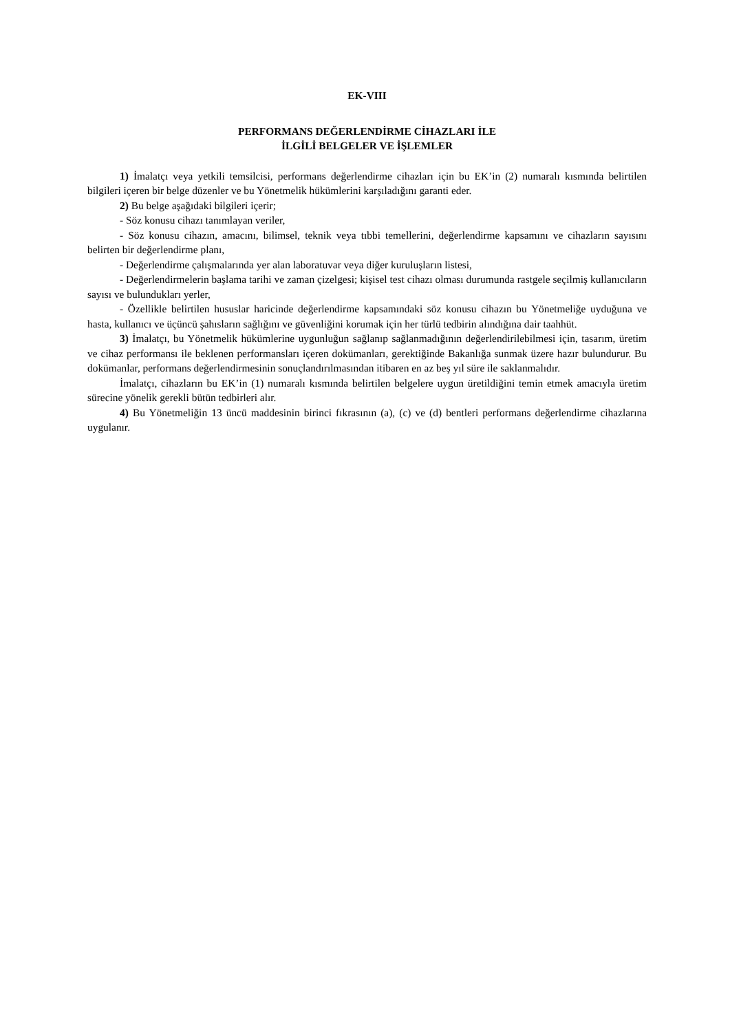EK-VIII
PERFORMANS DEĞERLENDİRME CİHAZLARI İLE
İLGİLİ BELGELER VE İŞLEMLER
1) İmalatçı veya yetkili temsilcisi, performans değerlendirme cihazları için bu EK’in (2) numaralı kısmında belirtilen bilgileri içeren bir belge düzenler ve bu Yönetmelik hükümlerini karşıladığını garanti eder.
2) Bu belge aşağıdaki bilgileri içerir;
- Söz konusu cihazı tanımlayan veriler,
- Söz konusu cihazın, amacını, bilimsel, teknik veya tıbbi temellerini, değerlendirme kapsamını ve cihazların sayısını belirten bir değerlendirme planı,
- Değerlendirme çalışmalarında yer alan laboratuvar veya diğer kuruluşların listesi,
- Değerlendirmelerin başlama tarihi ve zaman çizelgesi; kişisel test cihazı olması durumunda rastgele seçilmiş kullanıcıların sayısı ve bulundukları yerler,
- Özellikle belirtilen hususlar haricinde değerlendirme kapsamındaki söz konusu cihazın bu Yönetmeliğe uyduğuna ve hasta, kullanıcı ve üçüncü şahısların sağlığını ve güvenliğini korumak için her türlü tedbirin alındığına dair taahhüt.
3) İmalatçı, bu Yönetmelik hükümlerine uygunluğun sağlanıp sağlanmadığının değerlendirilebilmesi için, tasarım, üretim ve cihaz performansı ile beklenen performansları içeren dokümanları, gerektiğinde Bakanlığa sunmak üzere hazır bulundurur. Bu dokümanlar, performans değerlendirmesinin sonuçlandırılmasından itibaren en az beş yıl süre ile saklanmalıdır.
İmalatçı, cihazların bu EK’in (1) numaralı kısmında belirtilen belgelere uygun üretildiğini temin etmek amacıyla üretim sürecine yönelik gerekli bütün tedbirleri alır.
4) Bu Yönetmeliğin 13 üncü maddesinin birinci fıkrasının (a), (c) ve (d) bentleri performans değerlendirme cihazlarına uygulanır.